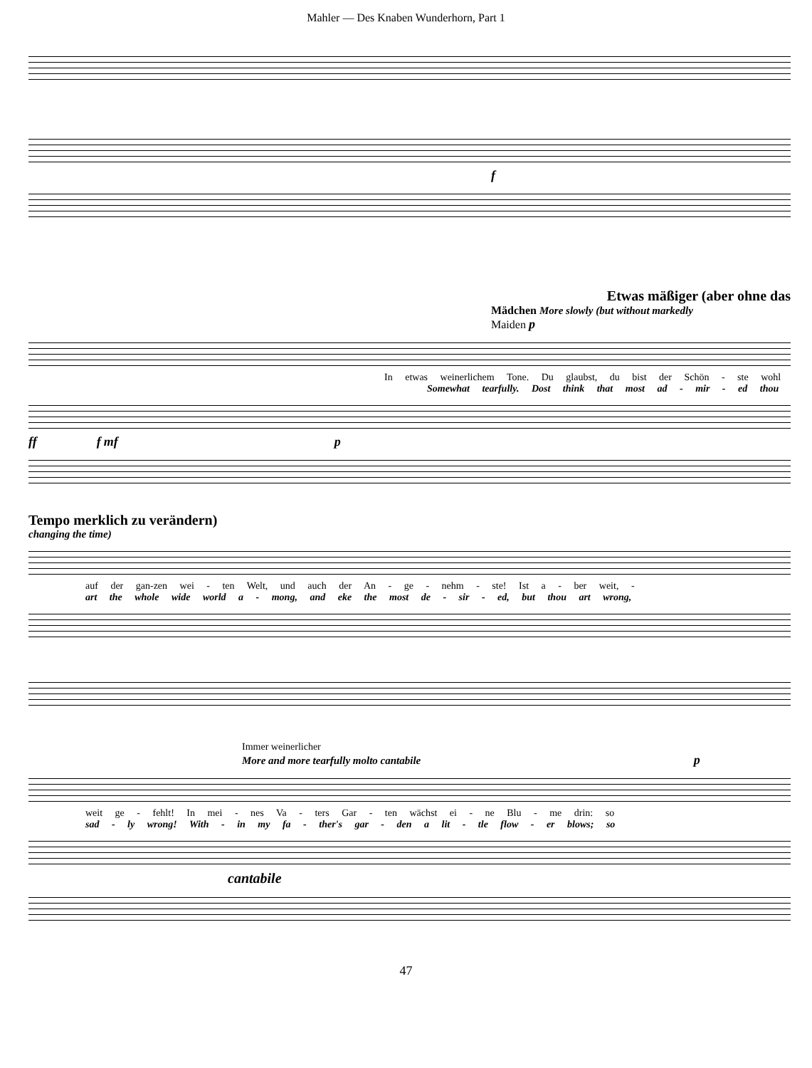Mahler — Des Knaben Wunderhorn, Part 1
f
Etwas mäßiger (aber ohne das
Mädchen More slowly (but without markedly
Maiden p
In etwas weinerlichem Tone. Du glaubst, du bist der Schön - ste wohl
Somewhat tearfully. Dost think that most ad - mir - ed thou
ff f mf p
Tempo merklich zu verändern)
changing the time)
auf der gan-zen wei - ten Welt, und auch der An - ge - nehm - ste! Ist a - ber weit, -
art the whole wide world a - mong, and eke the most de - sir - ed, but thou art wrong,
Immer weinerlicher
More and more tearfully molto cantabile p
weit ge - fehlt! In mei - nes Va - ters Gar - ten wächst ei - ne Blu - me drin: so
sad - ly wrong! With - in my fa - ther's gar - den a lit - tle flow - er blows; so
cantabile
47